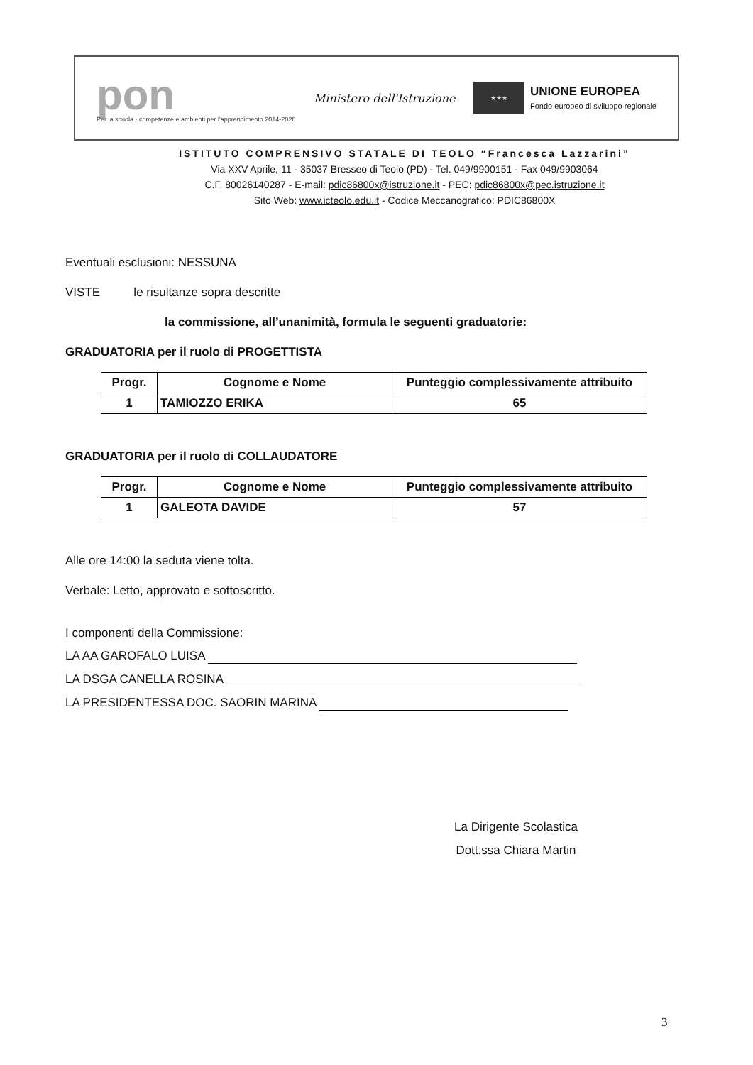pon
Per la scuola · competenze e ambienti per l'apprendimento 2014-2020
Ministero dell'Istruzione
★★★
UNIONE EUROPEA
Fondo europeo di sviluppo regionale
ISTITUTO COMPRENSIVO STATALE DI TEOLO “Francesca Lazzarini”
Via XXV Aprile, 11 - 35037 Bresseo di Teolo (PD) - Tel. 049/9900151 - Fax 049/9903064
C.F. 80026140287 - E-mail: pdic86800x@istruzione.it - PEC: pdic86800x@pec.istruzione.it
Sito Web: www.icteolo.edu.it - Codice Meccanografico: PDIC86800X
Eventuali esclusioni: NESSUNA
VISTE le risultanze sopra descritte
la commissione, all’unanimità, formula le seguenti graduatorie:
GRADUATORIA per il ruolo di PROGETTISTA
| Progr. | Cognome e Nome | Punteggio complessivamente attribuito |
| --- | --- | --- |
| 1 | TAMIOZZO ERIKA | 65 |
GRADUATORIA per il ruolo di COLLAUDATORE
| Progr. | Cognome e Nome | Punteggio complessivamente attribuito |
| --- | --- | --- |
| 1 | GALEOTA DAVIDE | 57 |
Alle ore 14:00 la seduta viene tolta.
Verbale: Letto, approvato e sottoscritto.
I componenti della Commissione:
LA AA GAROFALO LUISA
LA DSGA CANELLA ROSINA
LA PRESIDENTESSA DOC. SAORIN MARINA
La Dirigente Scolastica
Dott.ssa Chiara Martin
3